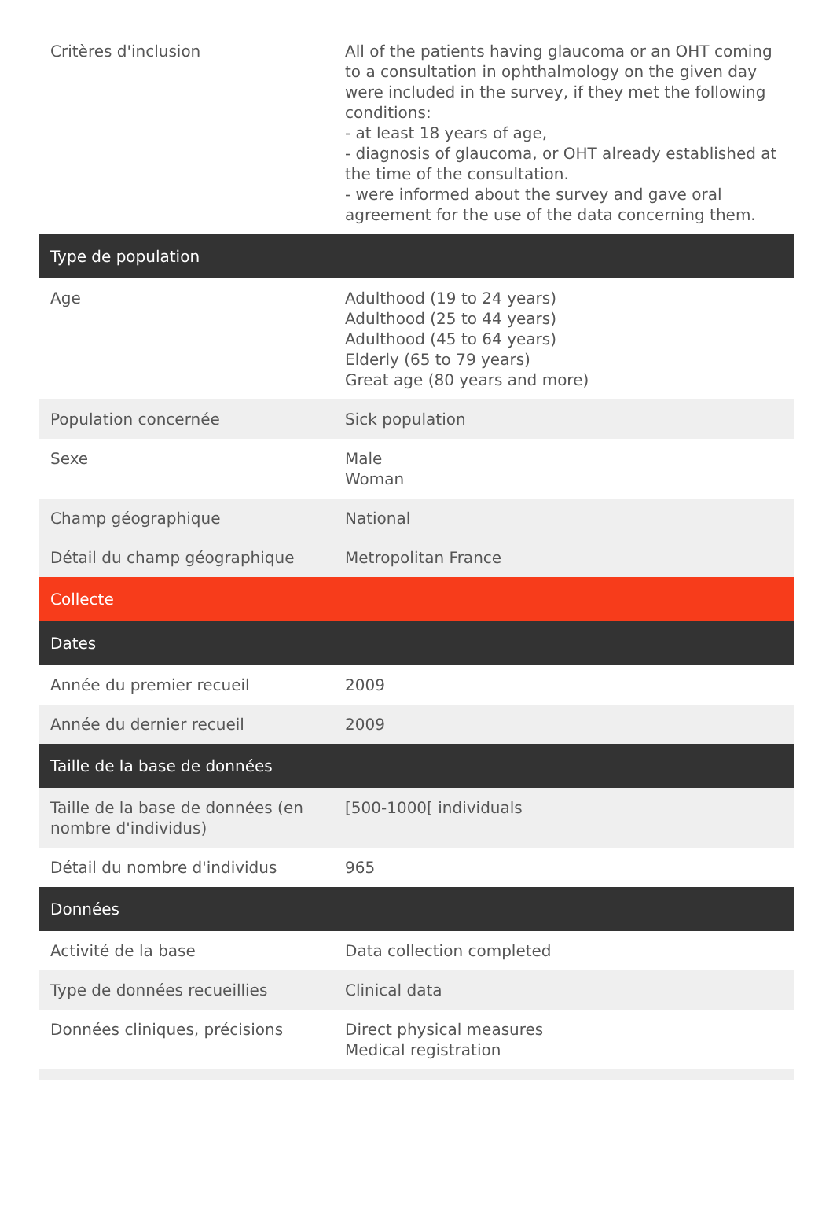| Critères d'inclusion | All of the patients having glaucoma or an OHT coming to a consultation in ophthalmology on the given day were included in the survey, if they met the following conditions: - at least 18 years of age, - diagnosis of glaucoma, or OHT already established at the time of the consultation. - were informed about the survey and gave oral agreement for the use of the data concerning them. |
| Type de population | |
| Age | Adulthood (19 to 24 years) Adulthood (25 to 44 years) Adulthood (45 to 64 years) Elderly (65 to 79 years) Great age (80 years and more) |
| Population concernée | Sick population |
| Sexe | Male Woman |
| Champ géographique | National |
| Détail du champ géographique | Metropolitan France |
| Collecte | |
| Dates | |
| Année du premier recueil | 2009 |
| Année du dernier recueil | 2009 |
| Taille de la base de données | |
| Taille de la base de données (en nombre d'individus) | [500-1000[ individuals |
| Détail du nombre d'individus | 965 |
| Données | |
| Activité de la base | Data collection completed |
| Type de données recueillies | Clinical data |
| Données cliniques, précisions | Direct physical measures Medical registration |